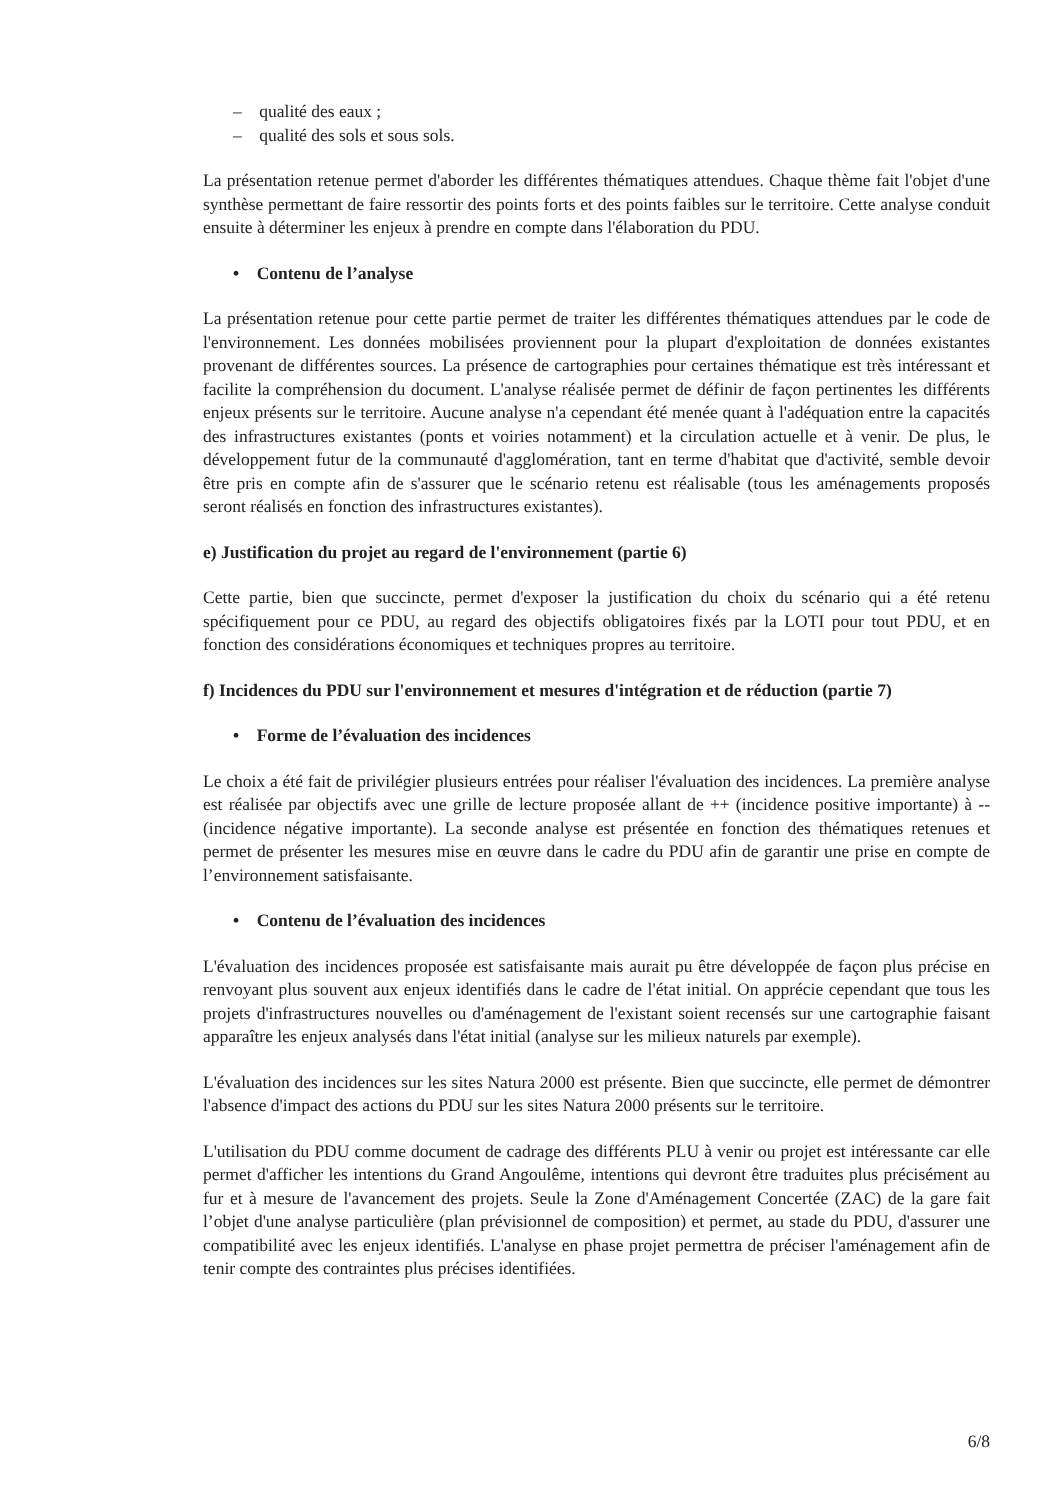– qualité des eaux ;
– qualité des sols et sous sols.
La présentation retenue permet d'aborder les différentes thématiques attendues. Chaque thème fait l'objet d'une synthèse permettant de faire ressortir des points forts et des points faibles sur le territoire. Cette analyse conduit ensuite à déterminer les enjeux à prendre en compte dans l'élaboration du PDU.
• Contenu de l’analyse
La présentation retenue pour cette partie permet de traiter les différentes thématiques attendues par le code de l'environnement. Les données mobilisées proviennent pour la plupart d'exploitation de données existantes provenant de différentes sources. La présence de cartographies pour certaines thématique est très intéressant et facilite la compréhension du document. L'analyse réalisée permet de définir de façon pertinentes les différents enjeux présents sur le territoire. Aucune analyse n'a cependant été menée quant à l'adéquation entre la capacités des infrastructures existantes (ponts et voiries notamment) et la circulation actuelle et à venir. De plus, le développement futur de la communauté d'agglomération, tant en terme d'habitat que d'activité, semble devoir être pris en compte afin de s'assurer que le scénario retenu est réalisable (tous les aménagements proposés seront réalisés en fonction des infrastructures existantes).
e) Justification du projet au regard de l'environnement (partie 6)
Cette partie, bien que succincte, permet d'exposer la justification du choix du scénario qui a été retenu spécifiquement pour ce PDU, au regard des objectifs obligatoires fixés par la LOTI pour tout PDU, et en fonction des considérations économiques et techniques propres au territoire.
f) Incidences du PDU sur l'environnement et mesures d'intégration et de réduction (partie 7)
• Forme de l’évaluation des incidences
Le choix a été fait de privilégier plusieurs entrées pour réaliser l'évaluation des incidences. La première analyse est réalisée par objectifs avec une grille de lecture proposée allant de ++ (incidence positive importante) à -- (incidence négative importante). La seconde analyse est présentée en fonction des thématiques retenues et permet de présenter les mesures mise en œuvre dans le cadre du PDU afin de garantir une prise en compte de l’environnement satisfaisante.
• Contenu de l’évaluation des incidences
L'évaluation des incidences proposée est satisfaisante mais aurait pu être développée de façon plus précise en renvoyant plus souvent aux enjeux identifiés dans le cadre de l'état initial. On apprécie cependant que tous les projets d'infrastructures nouvelles ou d'aménagement de l'existant soient recensés sur une cartographie faisant apparaître les enjeux analysés dans l'état initial (analyse sur les milieux naturels par exemple).
L'évaluation des incidences sur les sites Natura 2000 est présente. Bien que succincte, elle permet de démontrer l'absence d'impact des actions du PDU sur les sites Natura 2000 présents sur le territoire.
L'utilisation du PDU comme document de cadrage des différents PLU à venir ou projet est intéressante car elle permet d'afficher les intentions du Grand Angoulême, intentions qui devront être traduites plus précisément au fur et à mesure de l'avancement des projets. Seule la Zone d'Aménagement Concertée (ZAC) de la gare fait l’objet d'une analyse particulière (plan prévisionnel de composition) et permet, au stade du PDU, d'assurer une compatibilité avec les enjeux identifiés. L'analyse en phase projet permettra de préciser l'aménagement afin de tenir compte des contraintes plus précises identifiées.
6/8